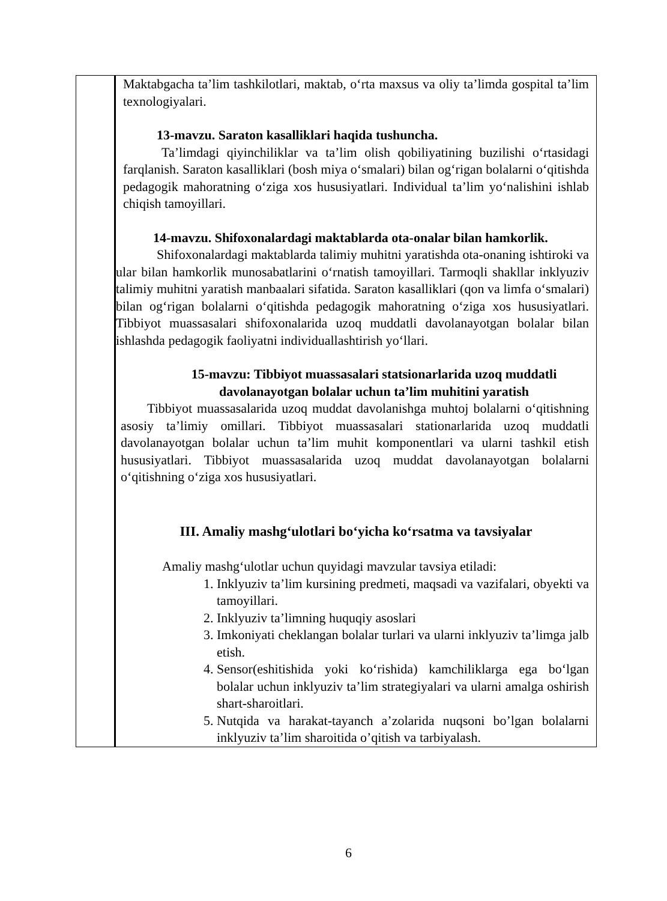| | Maktabgacha ta’lim tashkilotlari, maktab, o‘rta maxsus va oliy ta’limda gospital ta’lim texnologiyalari. 13-mavzu. Saraton kasalliklari haqida tushuncha. Ta’limdagi qiyinchiliklar va ta’lim olish qobiliyatining buzilishi o‘rtasidagi farqlanish. Saraton kasalliklari (bosh miya o‘smalari) bilan og‘rigan bolalarni o‘qitishda pedagogik mahoratning o‘ziga xos hususiyatlari. Individual ta’lim yo‘nalishini ishlab chiqish tamoyillari. 14-mavzu. Shifoxonalardagi maktablarda ota-onalar bilan hamkorlik. Shifoxonalardagi maktablarda talimiy muhitni yaratishda ota-onaning ishtiroki va ular bilan hamkorlik munosabatlarini o‘rnatish tamoyillari. Tarmoqli shakllar inklyuziv talimiy muhitni yaratish manbaalari sifatida. Saraton kasalliklari (qon va limfa o‘smalari) bilan og‘rigan bolalarni o‘qitishda pedagogik mahoratning o‘ziga xos hususiyatlari. Tibbiyot muassasalari shifoxonalarida uzoq muddatli davolanayotgan bolalar bilan ishlashda pedagogik faoliyatni individuallashtirish yo‘llari. 15-mavzu: Tibbiyot muassasalari statsionarlarida uzoq muddatli davolanayotgan bolalar uchun ta’lim muhitini yaratish Tibbiyot muassasalarida uzoq muddat davolanishga muhtoj bolalarni o‘qitishning asosiy ta’limiy omillari. Tibbiyot muassasalari stationarlarida uzoq muddatli davolanayotgan bolalar uchun ta’lim muhit komponentlari va ularni tashkil etish hususiyatlari. Tibbiyot muassasalarida uzoq muddat davolanayotgan bolalarni o‘qitishning o‘ziga xos hususiyatlari. III. Amaliy mashg‘ulotlari bo‘yicha ko‘rsatma va tavsiyalar Amaliy mashg‘ulotlar uchun quyidagi mavzular tavsiya etiladi: 1. Inklyuziv ta’lim kursining predmeti, maqsadi va vazifalari, obyekti va tamoyillari. 2. Inklyuziv ta’limning huquqiy asoslari 3. Imkoniyati cheklangan bolalar turlari va ularni inklyuziv ta’limga jalb etish. 4. Sensor(eshitishida yoki ko‘rishida) kamchiliklarga ega bo‘lgan bolalar uchun inklyuziv ta’lim strategiyalari va ularni amalga oshirish shart-sharoitlari. 5. Nutqida va harakat-tayanch a’zolarida nuqsoni bo’lgan bolalarni inklyuziv ta’lim sharoitida o’qitish va tarbiyalash. |
6